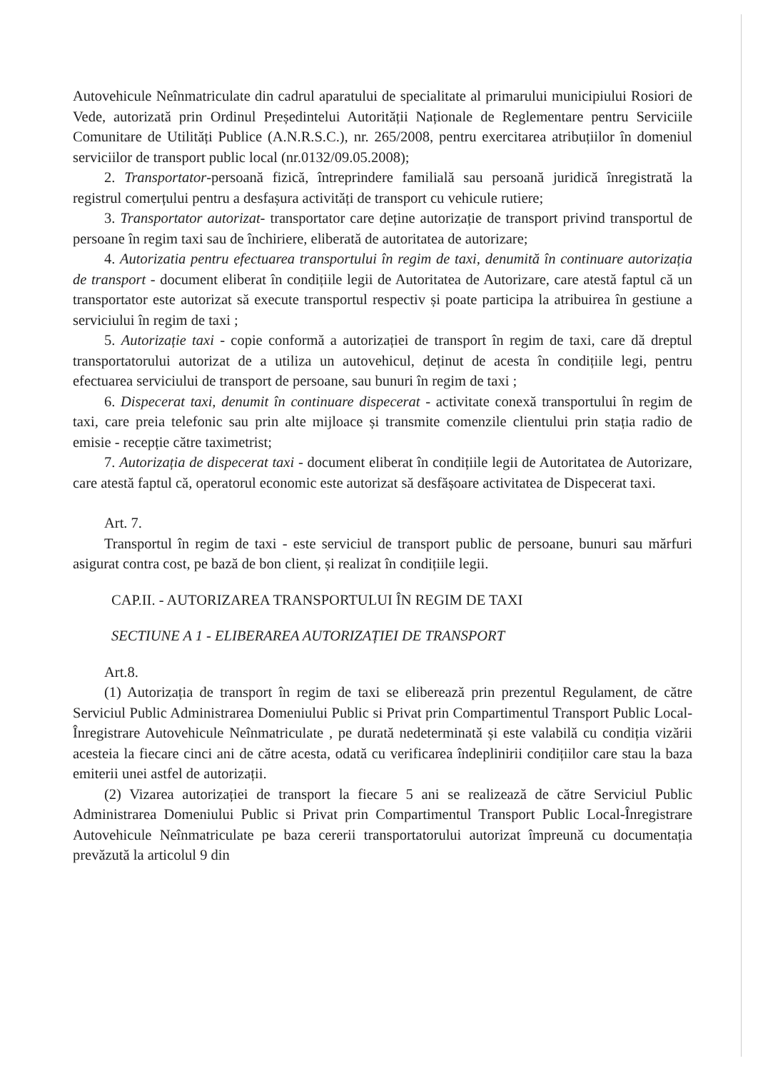Autovehicule Neînmatriculate din cadrul aparatului de specialitate al primarului municipiului Rosiori de Vede, autorizată prin Ordinul Președintelui Autorității Naționale de Reglementare pentru Serviciile Comunitare de Utilități Publice (A.N.R.S.C.), nr. 265/2008, pentru exercitarea atribuțiilor în domeniul serviciilor de transport public local (nr.0132/09.05.2008);
2. Transportator-persoană fizică, întreprindere familială sau persoană juridică înregistrată la registrul comerțului pentru a desfașura activități de transport cu vehicule rutiere;
3. Transportator autorizat- transportator care deține autorizație de transport privind transportul de persoane în regim taxi sau de închiriere, eliberată de autoritatea de autorizare;
4. Autorizatia pentru efectuarea transportului în regim de taxi, denumită în continuare autorizația de transport - document eliberat în condițiile legii de Autoritatea de Autorizare, care atestă faptul că un transportator este autorizat să execute transportul respectiv și poate participa la atribuirea în gestiune a serviciului în regim de taxi ;
5. Autorizație taxi - copie conformă a autorizației de transport în regim de taxi, care dă dreptul transportatorului autorizat de a utiliza un autovehicul, deținut de acesta în condițiile legi, pentru efectuarea serviciului de transport de persoane, sau bunuri în regim de taxi ;
6. Dispecerat taxi, denumit în continuare dispecerat - activitate conexă transportului în regim de taxi, care preia telefonic sau prin alte mijloace și transmite comenzile clientului prin stația radio de emisie - recepție către taximetrist;
7. Autorizația de dispecerat taxi - document eliberat în condițiile legii de Autoritatea de Autorizare, care atestă faptul că, operatorul economic este autorizat să desfășoare activitatea de Dispecerat taxi.
Art. 7.
Transportul în regim de taxi - este serviciul de transport public de persoane, bunuri sau mărfuri asigurat contra cost, pe bază de bon client, și realizat în condițiile legii.
CAP.II. - AUTORIZAREA TRANSPORTULUI ÎN REGIM DE TAXI
SECTIUNE A 1 - ELIBERAREA AUTORIZAȚIEI DE TRANSPORT
Art.8.
(1) Autorizația de transport în regim de taxi se eliberează prin prezentul Regulament, de către Serviciul Public Administrarea Domeniului Public si Privat prin Compartimentul Transport Public Local-Înregistrare Autovehicule Neînmatriculate , pe durată nedeterminată și este valabilă cu condiția vizării acesteia la fiecare cinci ani de către acesta, odată cu verificarea îndeplinirii condițiilor care stau la baza emiterii unei astfel de autorizații.
(2) Vizarea autorizației de transport la fiecare 5 ani se realizează de către Serviciul Public Administrarea Domeniului Public si Privat prin Compartimentul Transport Public Local-Înregistrare Autovehicule Neînmatriculate pe baza cererii transportatorului autorizat împreună cu documentația prevăzută la articolul 9 din